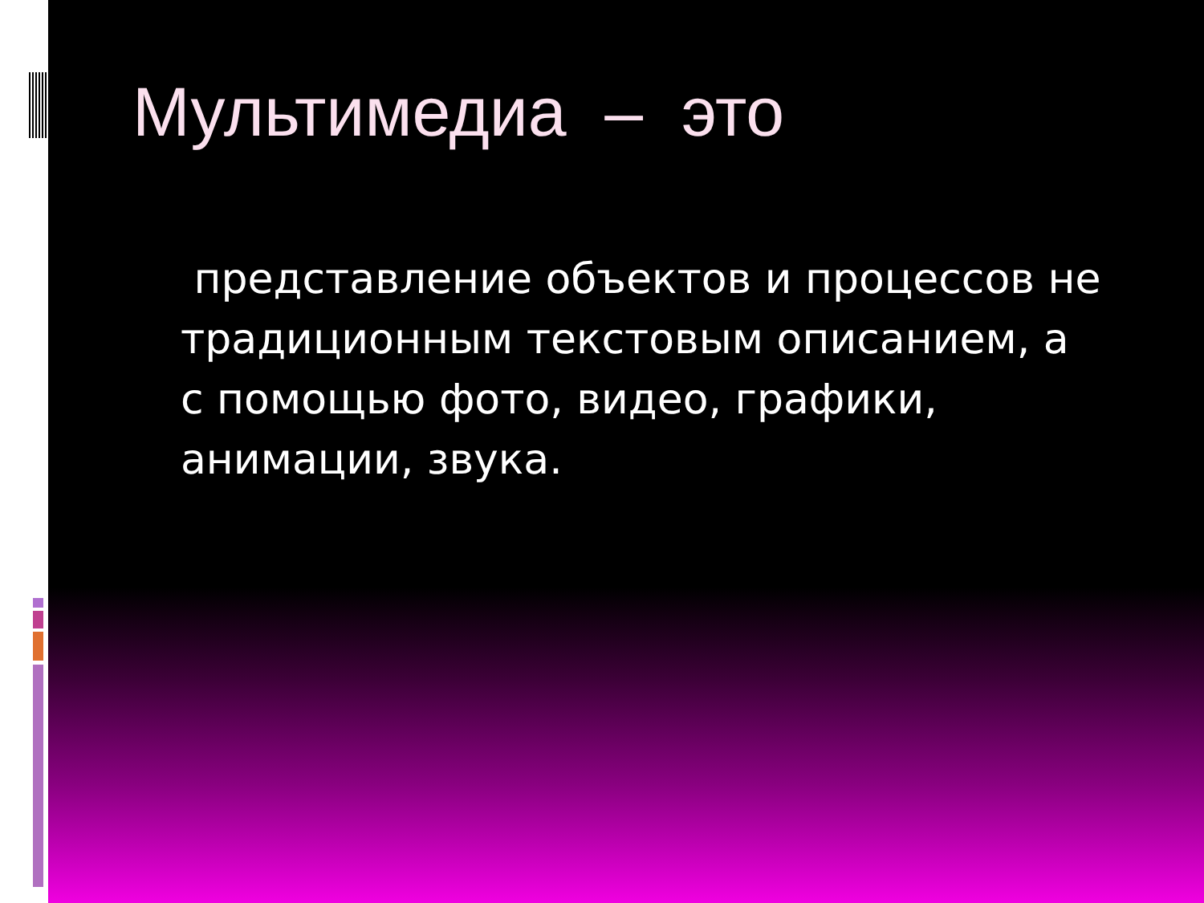Мультимедиа – это
представление объектов и процессов не традиционным текстовым описанием, а с помощью фото, видео, графики, анимации, звука.